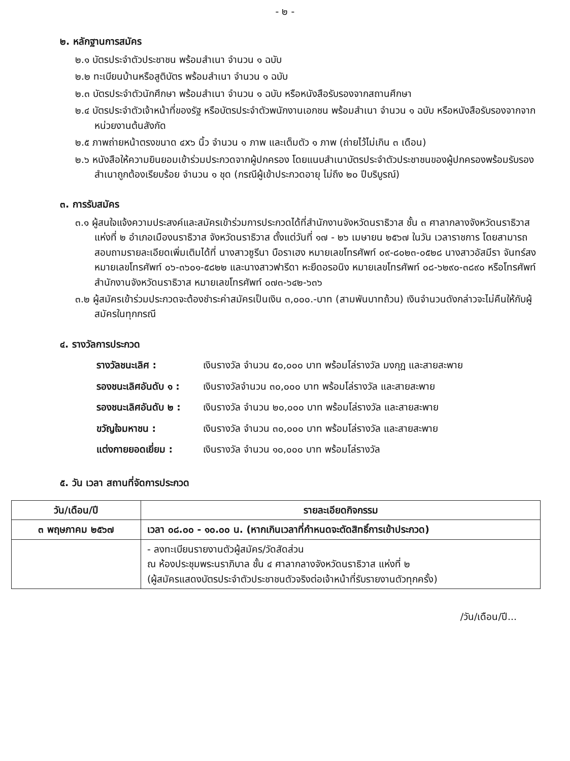- ๒ -
๒. หลักฐานการสมัคร
๒.๑ บัตรประจำตัวประชาชน พร้อมสำเนา จำนวน ๑ ฉบับ
๒.๒ ทะเบียนบ้านหรือสูติบัตร พร้อมสำเนา จำนวน ๑ ฉบับ
๒.๓ บัตรประจำตัวนักศึกษา พร้อมสำเนา จำนวน ๑ ฉบับ หรือหนังสือรับรองจากสถานศึกษา
๒.๔ บัตรประจำตัวเจ้าหน้าที่ของรัฐ หรือบัตรประจำตัวพนักงานเอกชน พร้อมสำเนา จำนวน ๑ ฉบับ หรือหนังสือรับรองจากจากหน่วยงานต้นสังกัด
๒.๕ ภาพถ่ายหน้าตรงขนาด ๔x๖ นิ้ว จำนวน ๑ ภาพ และเต็มตัว ๑ ภาพ (ถ่ายไว้ไม่เกิน ๓ เดือน)
๒.๖ หนังสือให้ความยินยอมเข้าร่วมประกวดจากผู้ปกครอง โดยแนบสำเนาบัตรประจำตัวประชาชนของผู้ปกครองพร้อมรับรองสำเนาถูกต้องเรียบร้อย จำนวน ๑ ชุด (กรณีผู้เข้าประกวดอายุ ไม่ถึง ๒๐ ปีบริบูรณ์)
๓. การรับสมัคร
๓.๑ ผู้สนใจแจ้งความประสงค์และสมัครเข้าร่วมการประกวดได้ที่สำนักงานจังหวัดนราธิวาส ชั้น ๓ ศาลากลางจังหวัดนราธิวาส แห่งที่ ๒ อำเภอเมืองนราธิวาส จังหวัดนราธิวาส ตั้งแต่วันที่ ๑๗ - ๒๖ เมษายน ๒๕๖๗ ในวัน เวลาราชการ โดยสามารถสอบถามรายละเอียดเพิ่มเติมได้ที่ นางสาวซูรีนา บือราเฮง หมายเลขโทรศัพท์ ๐๙-๘๐๒๓-๐๕๒๘ นางสาวอัสมีรา จันทร์สง หมายเลขโทรศัพท์ ๐๖-๓๖๐๑-๕๘๒๒ และนางสาวฟารีดา หะยีดอรอนิง หมายเลขโทรศัพท์ ๐๘-๖๒๙๐-๓๘๙๐ หรือโทรศัพท์ สำนักงานจังหวัดนราธิวาส หมายเลขโทรศัพท์ ๐๗๓-๖๔๒-๖๓๖
๓.๒ ผู้สมัครเข้าร่วมประกวดจะต้องชำระค่าสมัครเป็นเงิน ๓,๐๐๐.-บาท (สามพันบาทถ้วน) เงินจำนวนดังกล่าวจะไม่คืนให้กับผู้สมัครในทุกกรณี
๔. รางวัลการประกวด
| รางวัลชนะเลิศ : | เงินรางวัล จำนวน ๕๐,๐๐๐ บาท พร้อมโล่รางวัล มงกุฎ และสายสะพาย |
| รองชนะเลิศอันดับ ๑ : | เงินรางวัลจำนวน ๓๐,๐๐๐ บาท พร้อมโล่รางวัล และสายสะพาย |
| รองชนะเลิศอันดับ ๒ : | เงินรางวัล จำนวน ๒๐,๐๐๐ บาท พร้อมโล่รางวัล และสายสะพาย |
| ขวัญใจมหาชน : | เงินรางวัล จำนวน ๓๐,๐๐๐ บาท พร้อมโล่รางวัล และสายสะพาย |
| แต่งกายยอดเยี่ยม : | เงินรางวัล จำนวน ๑๐,๐๐๐ บาท พร้อมโล่รางวัล |
๕. วัน เวลา สถานที่จัดการประกวด
| วัน/เดือน/ปี | รายละเอียดกิจกรรม |
| --- | --- |
| ๓ พฤษภาคม ๒๕๖๗ | เวลา ๐๘.๐๐ - ๑๐.๐๐ น. (หากเกินเวลาที่กำหนดจะตัดสิทธิ์การเข้าประกวด) |
| | - ลงทะเบียนรายงานตัวผู้สมัคร/วัดสัดส่วน ณ ห้องประชุมพระนราภิบาล ชั้น ๔ ศาลากลางจังหวัดนราธิวาส แห่งที่ ๒ (ผู้สมัครแสดงบัตรประจำตัวประชาชนตัวจริงต่อเจ้าหน้าที่รับรายงานตัวทุกครั้ง) |
/วัน/เดือน/ปี...